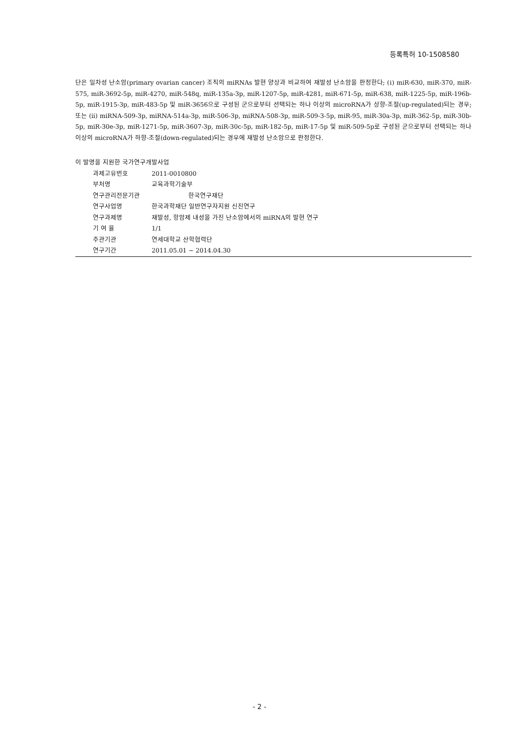등록특허 10-1508580
단은 일차성 난소암(primary ovarian cancer) 조직의 miRNAs 발현 양상과 비교하여 재발성 난소암을 판정한다; (ⅰ) miR-630, miR-370, miR-575, miR-3692-5p, miR-4270, miR-548q, miR-135a-3p, miR-1207-5p, miR-4281, miR-671-5p, miR-638, miR-1225-5p, miR-196b-5p, miR-1915-3p, miR-483-5p 및 miR-3656으로 구성된 군으로부터 선택되는 하나 이상의 microRNA가 상향-조절(up-regulated)되는 경우; 또는 (ⅱ) miRNA-509-3p, miRNA-514a-3p, miR-506-3p, miRNA-508-3p, miR-509-3-5p, miR-95, miR-30a-3p, miR-362-5p, miR-30b-5p, miR-30e-3p, miR-1271-5p, miR-3607-3p, miR-30c-5p, miR-182-5p, miR-17-5p 및 miR-509-5p로 구성된 군으로부터 선택되는 하나 이상의 microRNA가 하향-조절(down-regulated)되는 경우에 재발성 난소암으로 판정한다.
이 발명을 지원한 국가연구개발사업
과제고유번호 2011-0010800
부처명 교육과학기술부
연구관리전문기관 한국연구재단
연구사업명 한국과학재단 일반연구자지원 신진연구
연구과제명 재발성, 항암제 내성을 가진 난소암에서의 miRNA의 발현 연구
기 여 율 1/1
주관기관 연세대학교 산학협력단
연구기간 2011.05.01 ~ 2014.04.30
- 2 -